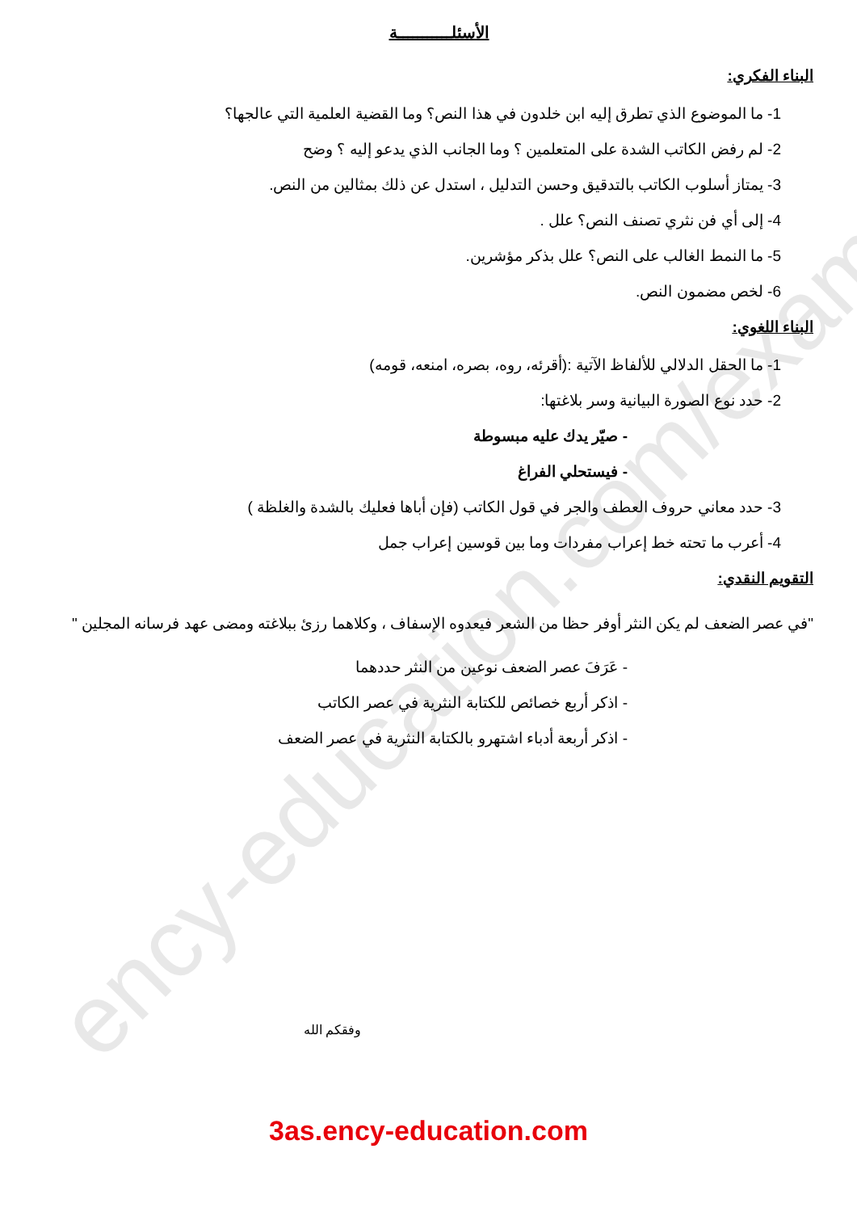ency-education.com/exams
الأسئلـــــــــــة
البناء الفكري:
1- ما الموضوع الذي تطرق إليه ابن خلدون في هذا النص؟ وما القضية العلمية التي عالجها؟
2- لم رفض الكاتب الشدة على المتعلمين ؟ وما الجانب الذي يدعو إليه ؟ وضح
3- يمتاز أسلوب الكاتب بالتدقيق وحسن التدليل ، استدل عن ذلك بمثالين من النص.
4- إلى أي فن نثري تصنف النص؟ علل .
5- ما النمط الغالب على النص؟ علل بذكر مؤشرين.
6- لخص مضمون النص.
البناء اللغوي:
1- ما الحقل الدلالي للألفاظ الآتية :(أقرئه، روه، بصره، امنعه، قومه)
2- حدد نوع الصورة البيانية وسر بلاغتها:
- صيّر يدك عليه مبسوطة
- فيستحلي الفراغ
3- حدد معاني حروف العطف والجر في قول الكاتب (فإن أباها فعليك بالشدة والغلظة )
4- أعرب ما تحته خط إعراب مفردات وما بين قوسين إعراب جمل
التقويم النقدي:
"في عصر الضعف لم يكن النثر أوفر حظا من الشعر فيعدوه الإسفاف ، وكلاهما رزئ ببلاغته ومضى عهد فرسانه المجلين "
- عَرَفَ عصر الضعف نوعين من النثر حددهما
- اذكر أربع خصائص للكتابة النثرية في عصر الكاتب
- اذكر أربعة أدباء اشتهرو بالكتابة النثرية في عصر الضعف
وفقكم الله
3as.ency-education.com